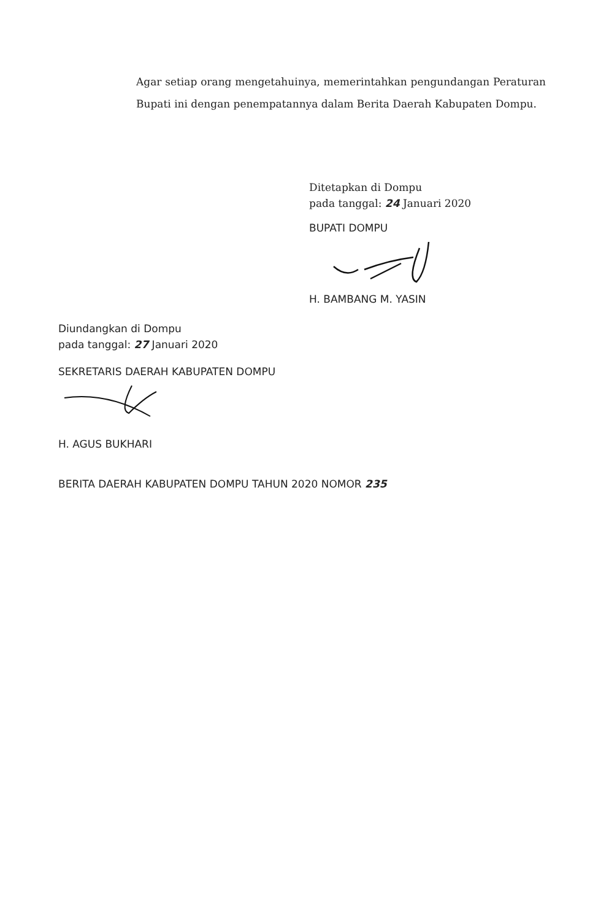Agar setiap orang mengetahuinya, memerintahkan pengundangan Peraturan Bupati ini dengan penempatannya dalam Berita Daerah Kabupaten Dompu.
Ditetapkan di Dompu
pada tanggal: 24 Januari 2020
BUPATI DOMPU
H. BAMBANG M. YASIN
Diundangkan di Dompu
pada tanggal: 27 Januari 2020
SEKRETARIS DAERAH KABUPATEN DOMPU
H. AGUS BUKHARI
BERITA DAERAH KABUPATEN DOMPU TAHUN 2020 NOMOR 235